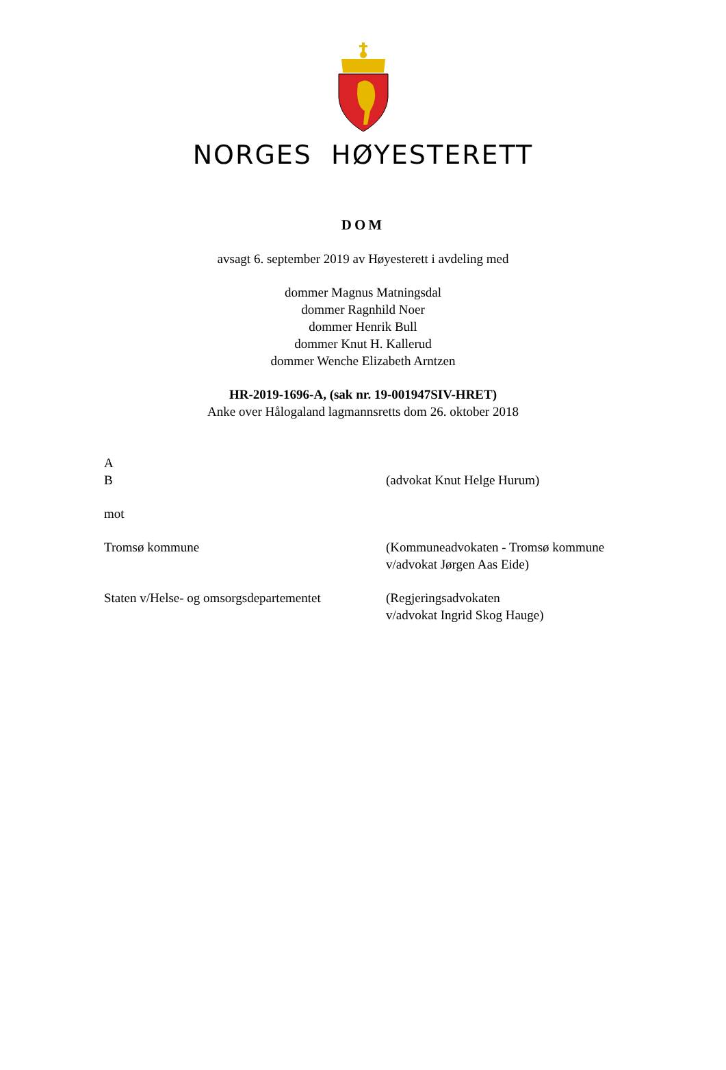NORGES HØYESTERETT
DOM
avsagt 6. september 2019 av Høyesterett i avdeling med
dommer Magnus Matningsdal
dommer Ragnhild Noer
dommer Henrik Bull
dommer Knut H. Kallerud
dommer Wenche Elizabeth Arntzen
HR-2019-1696-A, (sak nr. 19-001947SIV-HRET)
Anke over Hålogaland lagmannsretts dom 26. oktober 2018
A
B
(advokat Knut Helge Hurum)
mot
Tromsø kommune (Kommuneadvokaten - Tromsø kommune
v/advokat Jørgen Aas Eide)
Staten v/Helse- og omsorgsdepartementet
(Regjeringsadvokaten
v/advokat Ingrid Skog Hauge)